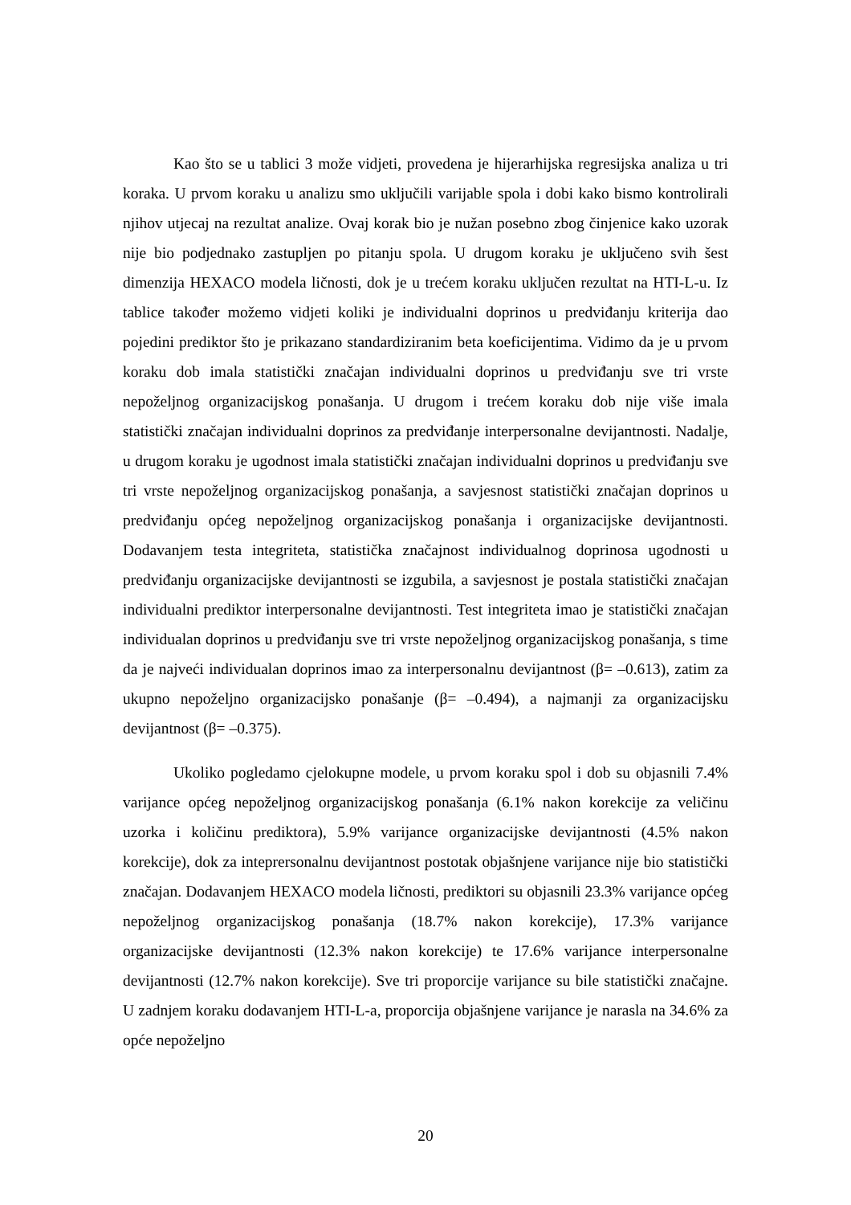Kao što se u tablici 3 može vidjeti, provedena je hijerarhijska regresijska analiza u tri koraka. U prvom koraku u analizu smo uključili varijable spola i dobi kako bismo kontrolirali njihov utjecaj na rezultat analize. Ovaj korak bio je nužan posebno zbog činjenice kako uzorak nije bio podjednako zastupljen po pitanju spola. U drugom koraku je uključeno svih šest dimenzija HEXACO modela ličnosti, dok je u trećem koraku uključen rezultat na HTI-L-u. Iz tablice također možemo vidjeti koliki je individualni doprinos u predviđanju kriterija dao pojedini prediktor što je prikazano standardiziranim beta koeficijentima. Vidimo da je u prvom koraku dob imala statistički značajan individualni doprinos u predviđanju sve tri vrste nepoželjnog organizacijskog ponašanja. U drugom i trećem koraku dob nije više imala statistički značajan individualni doprinos za predviđanje interpersonalne devijantnosti. Nadalje, u drugom koraku je ugodnost imala statistički značajan individualni doprinos u predviđanju sve tri vrste nepoželjnog organizacijskog ponašanja, a savjesnost statistički značajan doprinos u predviđanju općeg nepoželjnog organizacijskog ponašanja i organizacijske devijantnosti. Dodavanjem testa integriteta, statistička značajnost individualnog doprinosa ugodnosti u predviđanju organizacijske devijantnosti se izgubila, a savjesnost je postala statistički značajan individualni prediktor interpersonalne devijantnosti. Test integriteta imao je statistički značajan individualan doprinos u predviđanju sve tri vrste nepoželjnog organizacijskog ponašanja, s time da je najveći individualan doprinos imao za interpersonalnu devijantnost (β= –0.613), zatim za ukupno nepoželjno organizacijsko ponašanje (β= –0.494), a najmanji za organizacijsku devijantnost (β= –0.375).
Ukoliko pogledamo cjelokupne modele, u prvom koraku spol i dob su objasnili 7.4% varijance općeg nepoželjnog organizacijskog ponašanja (6.1% nakon korekcije za veličinu uzorka i količinu prediktora), 5.9% varijance organizacijske devijantnosti (4.5% nakon korekcije), dok za inteprersonalnu devijantnost postotak objašnjene varijance nije bio statistički značajan. Dodavanjem HEXACO modela ličnosti, prediktori su objasnili 23.3% varijance općeg nepoželjnog organizacijskog ponašanja (18.7% nakon korekcije), 17.3% varijance organizacijske devijantnosti (12.3% nakon korekcije) te 17.6% varijance interpersonalne devijantnosti (12.7% nakon korekcije). Sve tri proporcije varijance su bile statistički značajne. U zadnjem koraku dodavanjem HTI-L-a, proporcija objašnjene varijance je narasla na 34.6% za opće nepoželjno
20